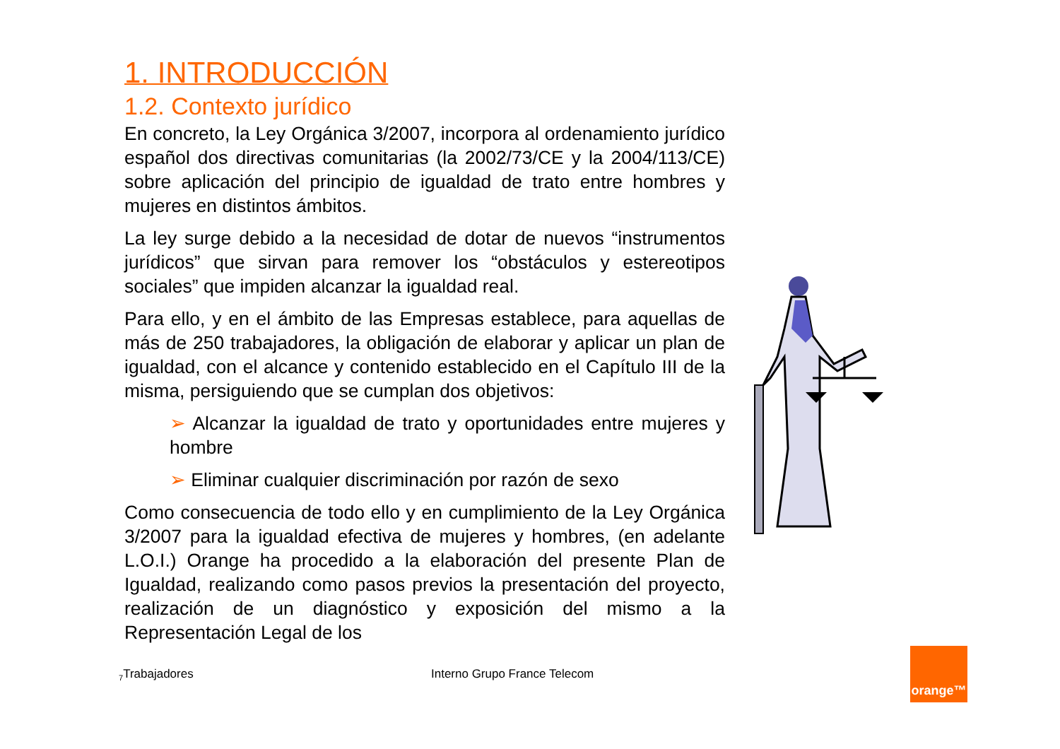1. INTRODUCCIÓN
1.2. Contexto jurídico
En concreto, la Ley Orgánica 3/2007, incorpora al ordenamiento jurídico español dos directivas comunitarias (la 2002/73/CE y la 2004/113/CE) sobre aplicación del principio de igualdad de trato entre hombres y mujeres en distintos ámbitos.
La ley surge debido a la necesidad de dotar de nuevos “instrumentos jurídicos” que sirvan para remover los “obstáculos y estereotipos sociales” que impiden alcanzar la igualdad real.
Para ello, y en el ámbito de las Empresas establece, para aquellas de más de 250 trabajadores, la obligación de elaborar y aplicar un plan de igualdad, con el alcance y contenido establecido en el Capítulo III de la misma, persiguiendo que se cumplan dos objetivos:
➢ Alcanzar la igualdad de trato y oportunidades entre mujeres y hombre
➢ Eliminar cualquier discriminación por razón de sexo
Como consecuencia de todo ello y en cumplimiento de la Ley Orgánica 3/2007 para la igualdad efectiva de mujeres y hombres, (en adelante L.O.I.) Orange ha procedido a la elaboración del presente Plan de Igualdad, realizando como pasos previos la presentación del proyecto, realización de un diagnóstico y exposición del mismo a la Representación Legal de los
7 Trabajadores Interno Grupo France Telecom
orange™